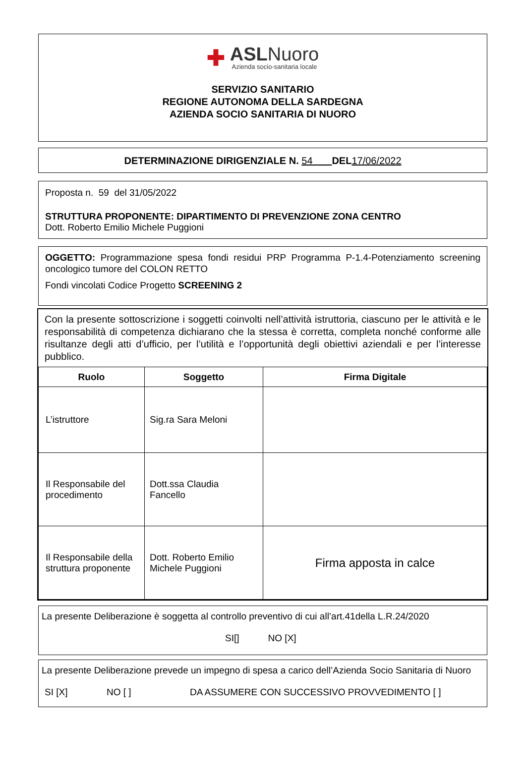✚
ASLNuoro
Azienda socio-sanitaria locale
SERVIZIO SANITARIO
REGIONE AUTONOMA DELLA SARDEGNA
AZIENDA SOCIO SANITARIA DI NUORO
DETERMINAZIONE DIRIGENZIALE N. 54 DEL 17/06/2022
Proposta n. 59 del 31/05/2022
STRUTTURA PROPONENTE: DIPARTIMENTO DI PREVENZIONE ZONA CENTRO
Dott. Roberto Emilio Michele Puggioni
OGGETTO: Programmazione spesa fondi residui PRP Programma P-1.4-Potenziamento screening oncologico tumore del COLON RETTO
Fondi vincolati Codice Progetto SCREENING 2
Con la presente sottoscrizione i soggetti coinvolti nell’attività istruttoria, ciascuno per le attività e le responsabilità di competenza dichiarano che la stessa è corretta, completa nonché conforme alle risultanze degli atti d’ufficio, per l’utilità e l’opportunità degli obiettivi aziendali e per l’interesse pubblico.
| Ruolo | Soggetto | Firma Digitale |
| --- | --- | --- |
| L’istruttore | Sig.ra Sara Meloni | |
| Il Responsabile del procedimento | Dott.ssa Claudia Fancello | |
| Il Responsabile della struttura proponente | Dott. Roberto Emilio Michele Puggioni | Firma apposta in calce |
La presente Deliberazione è soggetta al controllo preventivo di cui all’art.41della L.R.24/2020
SI[] NO [X]
La presente Deliberazione prevede un impegno di spesa a carico dell’Azienda Socio Sanitaria di Nuoro
SI [X] NO [ ] DA ASSUMERE CON SUCCESSIVO PROVVEDIMENTO [ ]